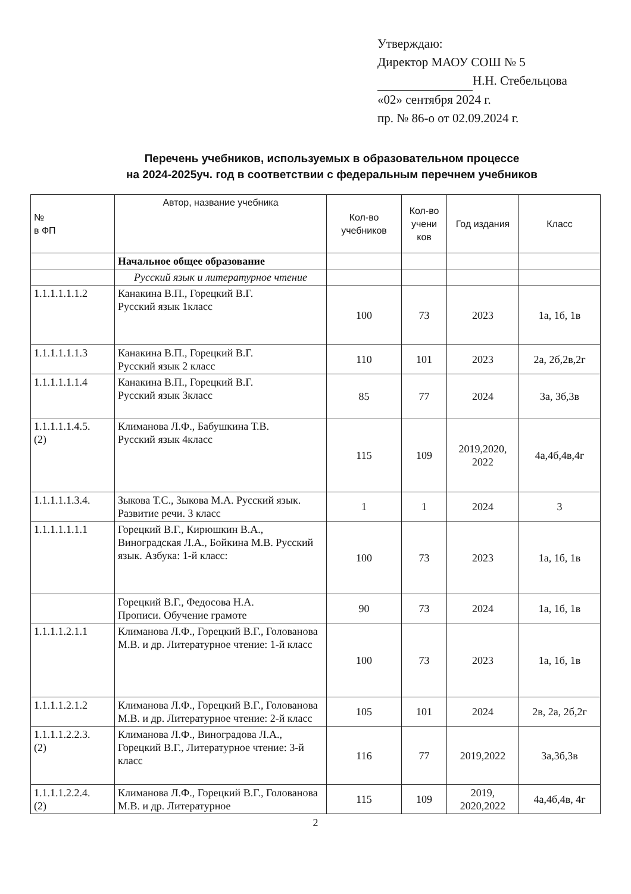Утверждаю:
Директор МАОУ СОШ № 5
Н.Н. Стебельцова
«02» сентября 2024 г.
пр. № 86-о от 02.09.2024 г.
Перечень учебников, используемых в образовательном процессе
на 2024-2025уч. год в соответствии с федеральным перечнем учебников
| № в ФП | Автор, название учебника | Кол-во учебников | Кол-во учени ков | Год издания | Класс |
| --- | --- | --- | --- | --- | --- |
| | Начальное общее образование | | | | |
| | Русский язык и литературное чтение | | | | |
| 1.1.1.1.1.1.2 | Канакина В.П., Горецкий В.Г. Русский язык 1класс | 100 | 73 | 2023 | 1а, 1б, 1в |
| 1.1.1.1.1.1.3 | Канакина В.П., Горецкий В.Г. Русский язык 2 класс | 110 | 101 | 2023 | 2а, 2б,2в,2г |
| 1.1.1.1.1.1.4 | Канакина В.П., Горецкий В.Г. Русский язык 3класс | 85 | 77 | 2024 | 3а, 3б,3в |
| 1.1.1.1.1.4.5. (2) | Климанова Л.Ф., Бабушкина Т.В. Русский язык 4класс | 115 | 109 | 2019,2020, 2022 | 4а,4б,4в,4г |
| 1.1.1.1.1.3.4. | Зыкова Т.С., Зыкова М.А. Русский язык. Развитие речи. 3 класс | 1 | 1 | 2024 | 3 |
| 1.1.1.1.1.1.1 | Горецкий В.Г., Кирюшкин В.А., Виноградская Л.А., Бойкина М.В. Русский язык. Азбука: 1-й класс: | 100 | 73 | 2023 | 1а, 1б, 1в |
| | Горецкий В.Г., Федосова Н.А. Прописи. Обучение грамоте | 90 | 73 | 2024 | 1а, 1б, 1в |
| 1.1.1.1.2.1.1 | Климанова Л.Ф., Горецкий В.Г., Голованова М.В. и др. Литературное чтение: 1-й класс | 100 | 73 | 2023 | 1а, 1б, 1в |
| 1.1.1.1.2.1.2 | Климанова Л.Ф., Горецкий В.Г., Голованова М.В. и др. Литературное чтение: 2-й класс | 105 | 101 | 2024 | 2в, 2а, 2б,2г |
| 1.1.1.1.2.2.3. (2) | Климанова Л.Ф., Виноградова Л.А., Горецкий В.Г., Литературное чтение: 3-й класс | 116 | 77 | 2019,2022 | 3а,3б,3в |
| 1.1.1.1.2.2.4. (2) | Климанова Л.Ф., Горецкий В.Г., Голованова М.В. и др. Литературное | 115 | 109 | 2019, 2020,2022 | 4а,4б,4в, 4г |
2